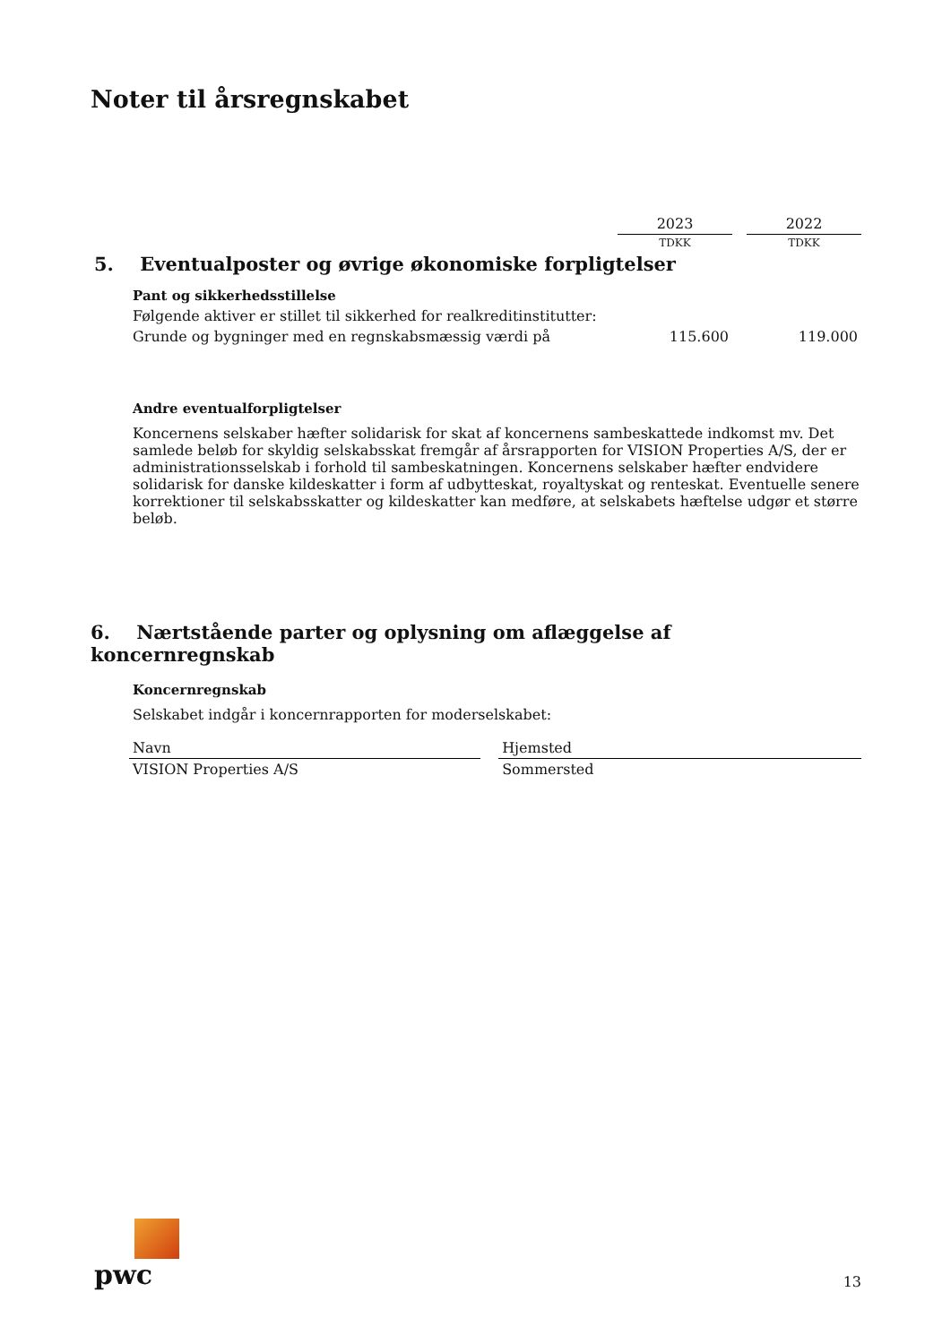Noter til årsregnskabet
| | 2023 | | 2022 |
| | TDKK | | TDKK |
| 5. Eventualposter og øvrige økonomiske forpligtelser | | | |
| Pant og sikkerhedsstillelse | | | |
| Følgende aktiver er stillet til sikkerhed for realkreditinstitutter: | | | |
| Grunde og bygninger med en regnskabsmæssig værdi på | 115.600 | | 119.000 |
Andre eventualforpligtelser
Koncernens selskaber hæfter solidarisk for skat af koncernens sambeskattede indkomst mv. Det samlede beløb for skyldig selskabsskat fremgår af årsrapporten for VISION Properties A/S, der er administrationsselskab i forhold til sambeskatningen. Koncernens selskaber hæfter endvidere solidarisk for danske kildeskatter i form af udbytteskat, royaltyskat og renteskat. Eventuelle senere korrektioner til selskabsskatter og kildeskatter kan medføre, at selskabets hæftelse udgør et større beløb.
6. Nærtstående parter og oplysning om aflæggelse af koncernregnskab
Koncernregnskab
Selskabet indgår i koncernrapporten for moderselskabet:
| Navn | | Hjemsted |
| VISION Properties A/S | | Sommersted |
pwc
13